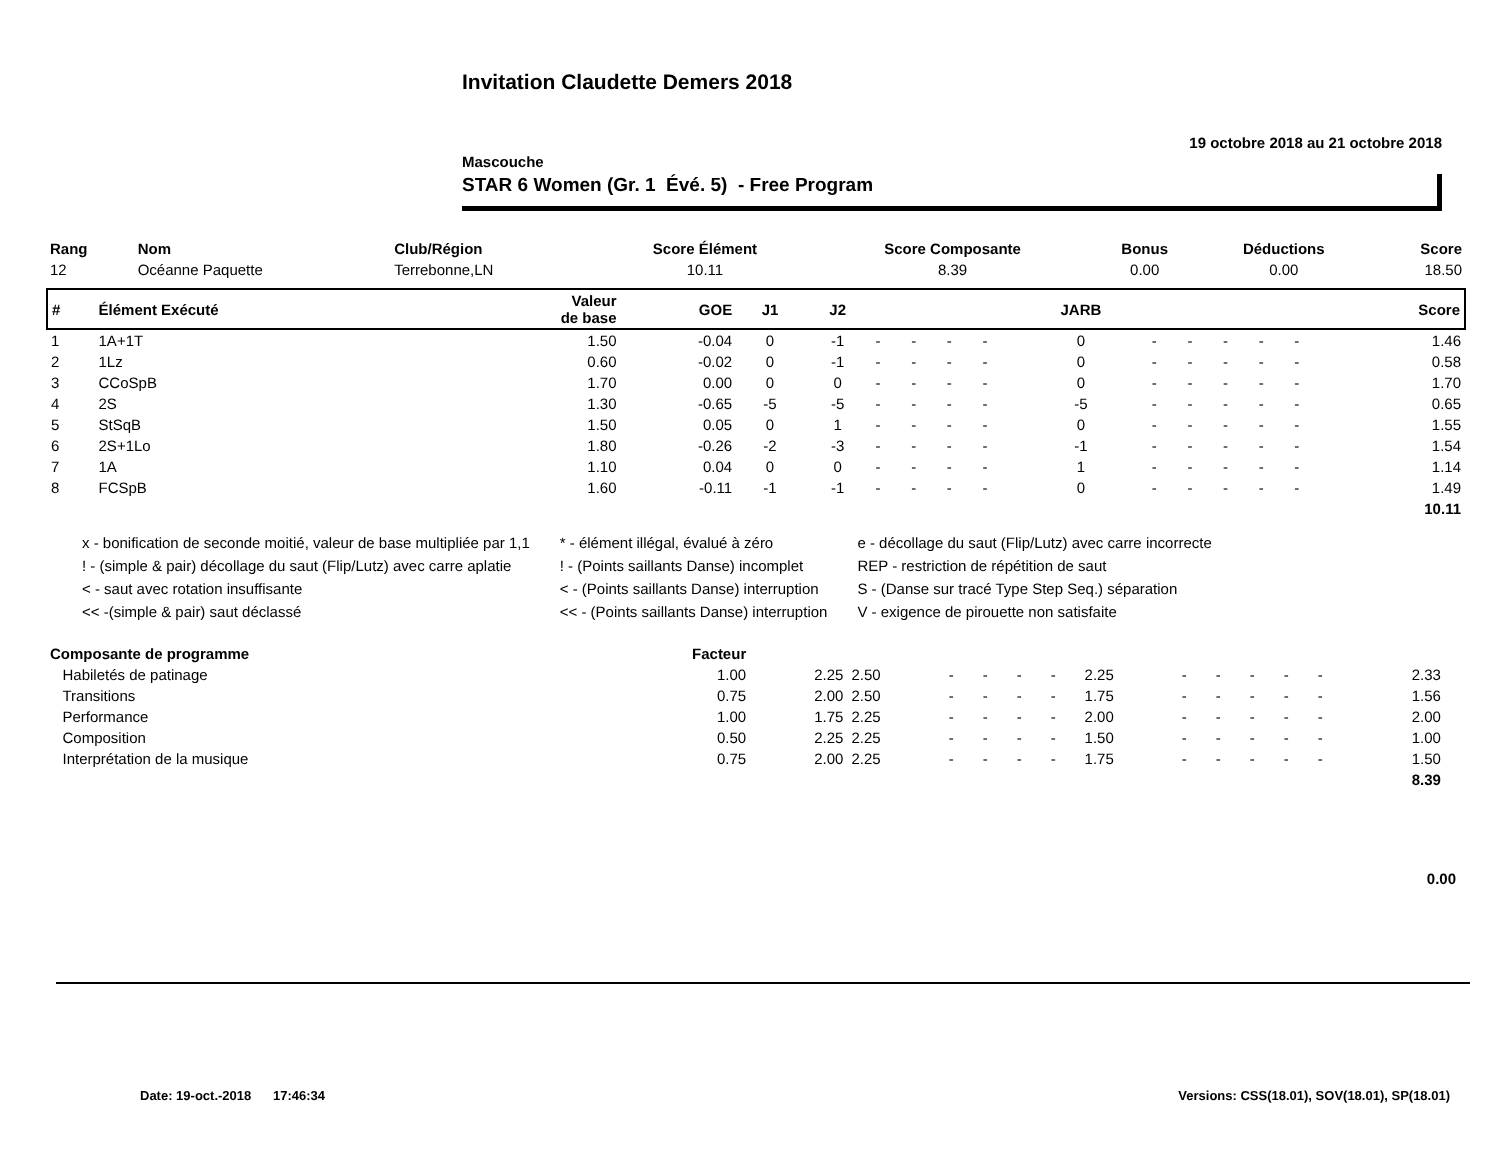Invitation Claudette Demers 2018
19 octobre 2018 au 21 octobre 2018
Mascouche
STAR 6 Women (Gr. 1 Évé. 5) - Free Program
| Rang | Nom | Club/Région | Score Élément | Score Composante | Bonus | Déductions | Score |
| --- | --- | --- | --- | --- | --- | --- | --- |
| 12 | Océanne Paquette | Terrebonne,LN | 10.11 | 8.39 | 0.00 | 0.00 | 18.50 |
| # | Élément Exécuté | Valeur de base | GOE | J1 | J2 | | | | | JARB | | | | | | Score |
| --- | --- | --- | --- | --- | --- | --- | --- | --- | --- | --- | --- | --- | --- | --- | --- | --- |
| 1 | 1A+1T | 1.50 | -0.04 | 0 | -1 | - | - | - | - | 0 | - | - | - | - | - | 1.46 |
| 2 | 1Lz | 0.60 | -0.02 | 0 | -1 | - | - | - | - | 0 | - | - | - | - | - | 0.58 |
| 3 | CCoSpB | 1.70 | 0.00 | 0 | 0 | - | - | - | - | 0 | - | - | - | - | - | 1.70 |
| 4 | 2S | 1.30 | -0.65 | -5 | -5 | - | - | - | - | -5 | - | - | - | - | - | 0.65 |
| 5 | StSqB | 1.50 | 0.05 | 0 | 1 | - | - | - | - | 0 | - | - | - | - | - | 1.55 |
| 6 | 2S+1Lo | 1.80 | -0.26 | -2 | -3 | - | - | - | - | -1 | - | - | - | - | - | 1.54 |
| 7 | 1A | 1.10 | 0.04 | 0 | 0 | - | - | - | - | 1 | - | - | - | - | - | 1.14 |
| 8 | FCSpB | 1.60 | -0.11 | -1 | -1 | - | - | - | - | 0 | - | - | - | - | - | 1.49 |
| | | | | | | | | | | | | | | | | 10.11 |
x - bonification de seconde moitié, valeur de base multipliée par 1,1
! - (simple & pair) décollage du saut (Flip/Lutz) avec carre aplatie
< - saut avec rotation insuffisante
<< -(simple & pair) saut déclassé
* - élément illégal, évalué à zéro
! - (Points saillants Danse) incomplet
< - (Points saillants Danse) interruption
<< - (Points saillants Danse) interruption
e - décollage du saut (Flip/Lutz) avec carre incorrecte
REP - restriction de répétition de saut
S - (Danse sur tracé Type Step Seq.) séparation
V - exigence de pirouette non satisfaite
| Composante de programme | Facteur | | | | | | | | | | | | | | |
| --- | --- | --- | --- | --- | --- | --- | --- | --- | --- | --- | --- | --- | --- | --- | --- |
| Habiletés de patinage | 1.00 | 2.25 | 2.50 | - | - | - | - | 2.25 | - | - | - | - | - | 2.33 | |
| Transitions | 0.75 | 2.00 | 2.50 | - | - | - | - | 1.75 | - | - | - | - | - | 1.56 | |
| Performance | 1.00 | 1.75 | 2.25 | - | - | - | - | 2.00 | - | - | - | - | - | 2.00 | |
| Composition | 0.50 | 2.25 | 2.25 | - | - | - | - | 1.50 | - | - | - | - | - | 1.00 | |
| Interprétation de la musique | 0.75 | 2.00 | 2.25 | - | - | - | - | 1.75 | - | - | - | - | - | 1.50 | |
| | | | | | | | | | | | | | | 8.39 | |
0.00
Date: 19-oct.-2018 17:46:34
Versions: CSS(18.01), SOV(18.01), SP(18.01)